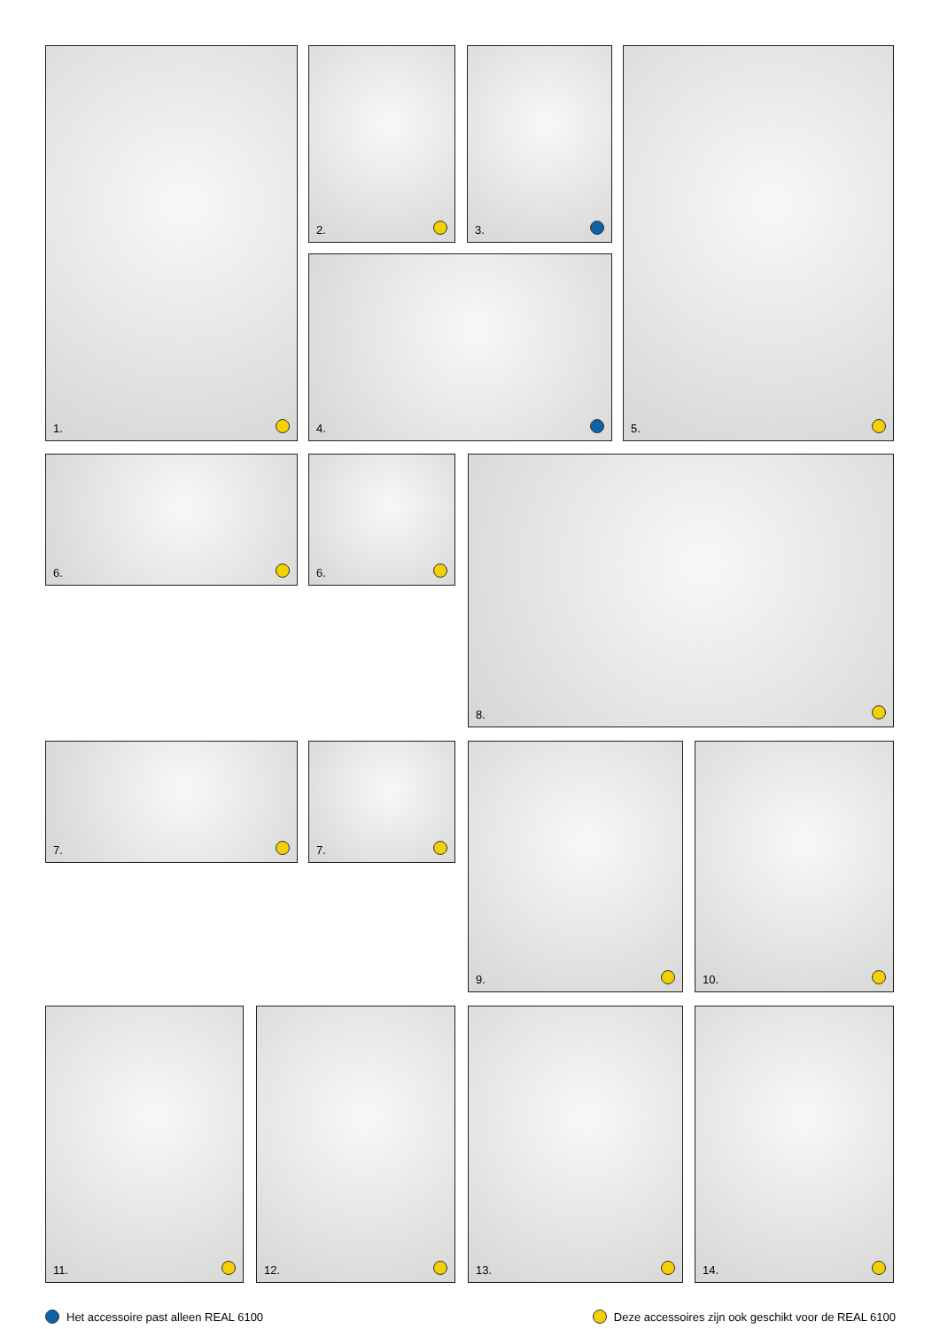1. 2. 3. 5.
4.
6. 6. 8.
7. 7. 9. 10.
11. 12. 13. 14.
Het accessoire past alleen REAL 6100
Deze accessoires zijn ook geschikt voor de REAL 6100